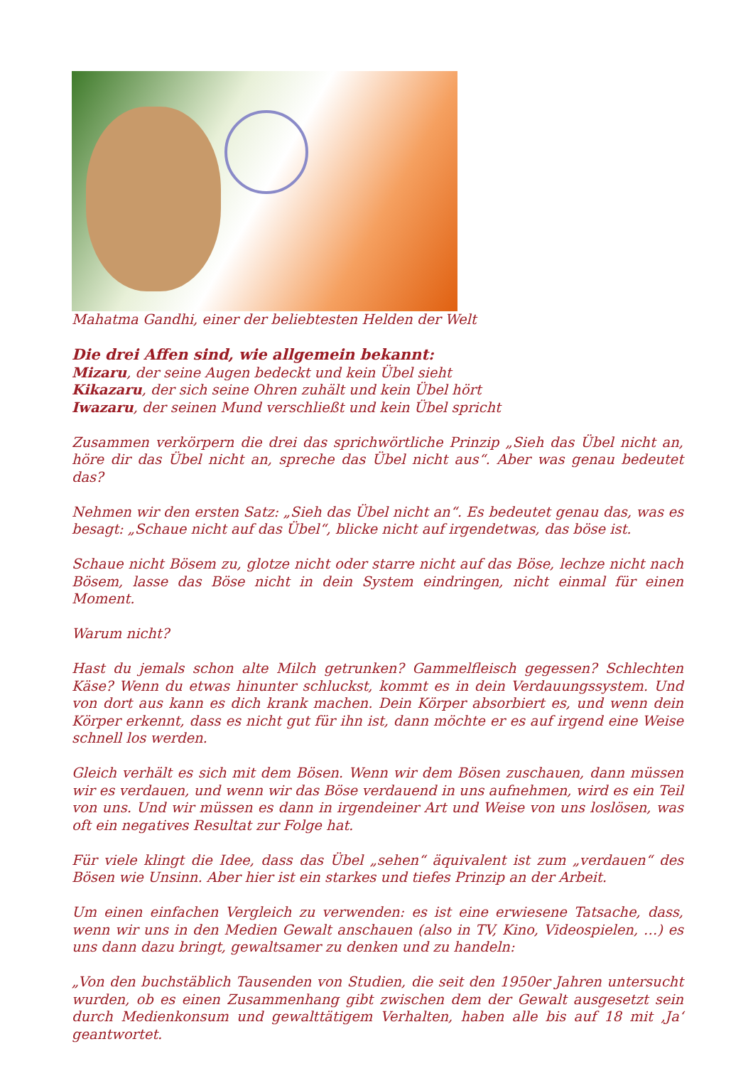Mahatma Gandhi, einer der beliebtesten Helden der Welt
Die drei Affen sind, wie allgemein bekannt:
Mizaru, der seine Augen bedeckt und kein Übel sieht
Kikazaru, der sich seine Ohren zuhält und kein Übel hört
Iwazaru, der seinen Mund verschließt und kein Übel spricht
Zusammen verkörpern die drei das sprichwörtliche Prinzip „Sieh das Übel nicht an, höre dir das Übel nicht an, spreche das Übel nicht aus“. Aber was genau bedeutet das?
Nehmen wir den ersten Satz: „Sieh das Übel nicht an“. Es bedeutet genau das, was es besagt: „Schaue nicht auf das Übel“, blicke nicht auf irgendetwas, das böse ist.
Schaue nicht Bösem zu, glotze nicht oder starre nicht auf das Böse, lechze nicht nach Bösem, lasse das Böse nicht in dein System eindringen, nicht einmal für einen Moment.
Warum nicht?
Hast du jemals schon alte Milch getrunken? Gammelfleisch gegessen? Schlechten Käse? Wenn du etwas hinunter schluckst, kommt es in dein Verdauungssystem. Und von dort aus kann es dich krank machen. Dein Körper absorbiert es, und wenn dein Körper erkennt, dass es nicht gut für ihn ist, dann möchte er es auf irgend eine Weise schnell los werden.
Gleich verhält es sich mit dem Bösen. Wenn wir dem Bösen zuschauen, dann müssen wir es verdauen, und wenn wir das Böse verdauend in uns aufnehmen, wird es ein Teil von uns. Und wir müssen es dann in irgendeiner Art und Weise von uns loslösen, was oft ein negatives Resultat zur Folge hat.
Für viele klingt die Idee, dass das Übel „sehen“ äquivalent ist zum „verdauen“ des Bösen wie Unsinn. Aber hier ist ein starkes und tiefes Prinzip an der Arbeit.
Um einen einfachen Vergleich zu verwenden: es ist eine erwiesene Tatsache, dass, wenn wir uns in den Medien Gewalt anschauen (also in TV, Kino, Videospielen, …) es uns dann dazu bringt, gewaltsamer zu denken und zu handeln:
„Von den buchstäblich Tausenden von Studien, die seit den 1950er Jahren untersucht wurden, ob es einen Zusammenhang gibt zwischen dem der Gewalt ausgesetzt sein durch Medienkonsum und gewalttätigem Verhalten, haben alle bis auf 18 mit ‚Ja‘ geantwortet.